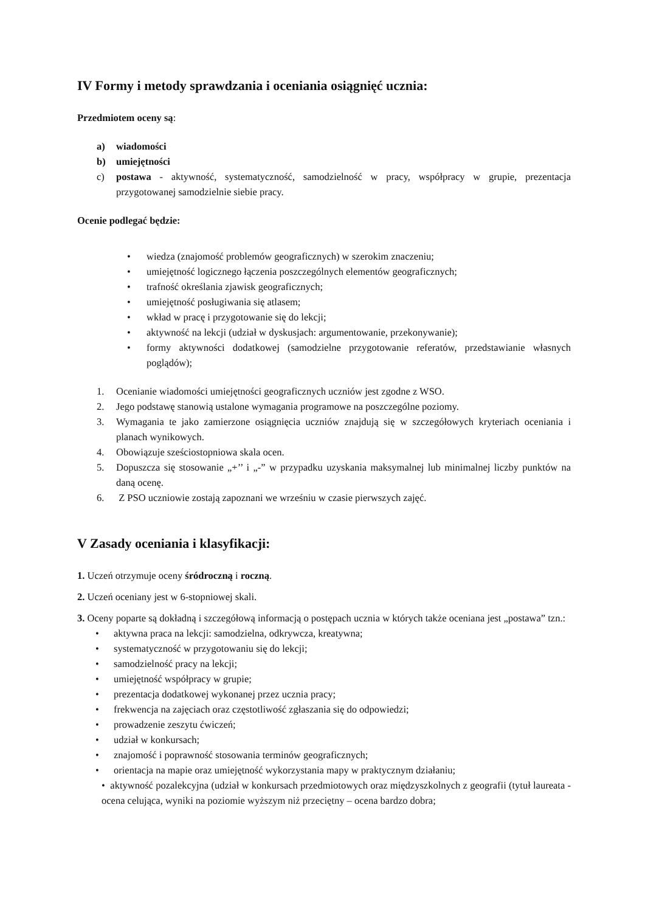IV Formy i metody sprawdzania i oceniania osiągnięć ucznia:
Przedmiotem oceny są:
a) wiadomości
b) umiejętności
c) postawa - aktywność, systematyczność, samodzielność w pracy, współpracy w grupie, prezentacja przygotowanej samodzielnie siebie pracy.
Ocenie podlegać będzie:
• wiedza (znajomość problemów geograficznych) w szerokim znaczeniu;
• umiejętność logicznego łączenia poszczególnych elementów geograficznych;
• trafność określania zjawisk geograficznych;
• umiejętność posługiwania się atlasem;
• wkład w pracę i przygotowanie się do lekcji;
• aktywność na lekcji (udział w dyskusjach: argumentowanie, przekonywanie);
• formy aktywności dodatkowej (samodzielne przygotowanie referatów, przedstawianie własnych poglądów);
1. Ocenianie wiadomości umiejętności geograficznych uczniów jest zgodne z WSO.
2. Jego podstawę stanowią ustalone wymagania programowe na poszczególne poziomy.
3. Wymagania te jako zamierzone osiągnięcia uczniów znajdują się w szczegółowych kryteriach oceniania i planach wynikowych.
4. Obowiązuje sześciostopniowa skala ocen.
5. Dopuszcza się stosowanie „+’’ i „-” w przypadku uzyskania maksymalnej lub minimalnej liczby punktów na daną ocenę.
6. Z PSO uczniowie zostają zapoznani we wrześniu w czasie pierwszych zajęć.
V Zasady oceniania i klasyfikacji:
1. Uczeń otrzymuje oceny śródroczną i roczną.
2. Uczeń oceniany jest w 6-stopniowej skali.
3. Oceny poparte są dokładną i szczegółową informacją o postępach ucznia w których także oceniana jest „postawa” tzn.:
• aktywna praca na lekcji: samodzielna, odkrywcza, kreatywna;
• systematyczność w przygotowaniu się do lekcji;
• samodzielność pracy na lekcji;
• umiejętność współpracy w grupie;
• prezentacja dodatkowej wykonanej przez ucznia pracy;
• frekwencja na zajęciach oraz częstotliwość zgłaszania się do odpowiedzi;
• prowadzenie zeszytu ćwiczeń;
• udział w konkursach;
• znajomość i poprawność stosowania terminów geograficznych;
• orientacja na mapie oraz umiejętność wykorzystania mapy w praktycznym działaniu;
• aktywność pozalekcyjna (udział w konkursach przedmiotowych oraz międzyszkolnych z geografii (tytuł laureata - ocena celująca, wyniki na poziomie wyższym niż przeciętny – ocena bardzo dobra;